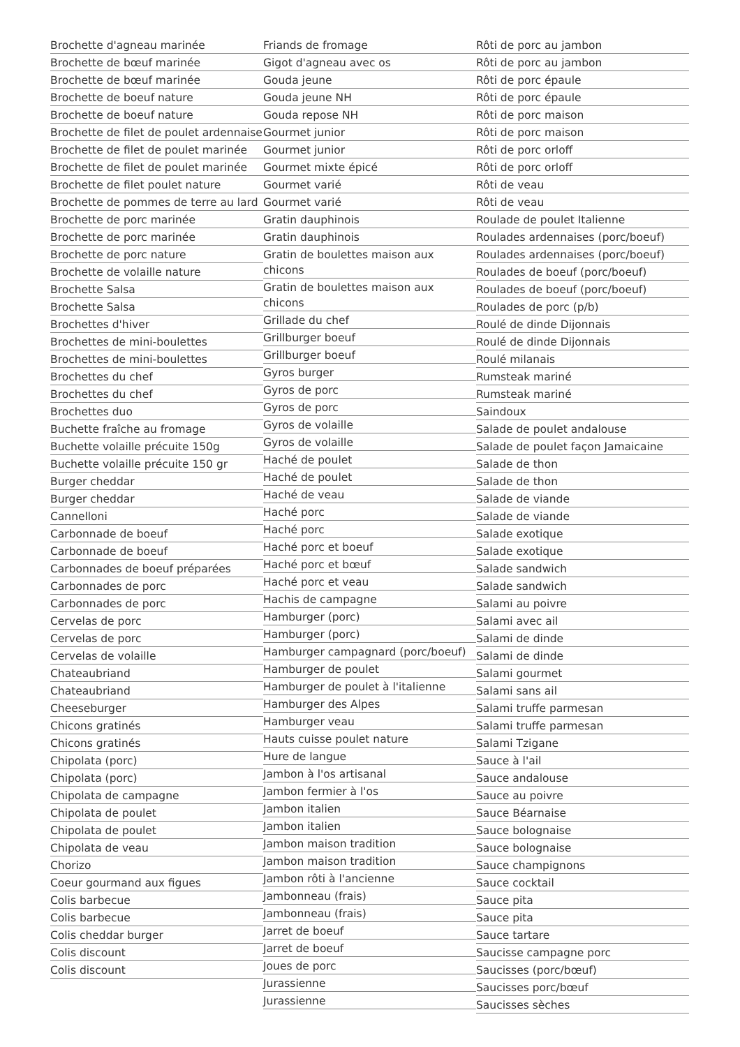Brochette d'agneau marinée
Brochette de bœuf marinée
Brochette de bœuf marinée
Brochette de boeuf nature
Brochette de boeuf nature
Brochette de filet de poulet ardennaise
Brochette de filet de poulet marinée
Brochette de filet de poulet marinée
Brochette de filet poulet nature
Brochette de pommes de terre au lard
Brochette de porc marinée
Brochette de porc marinée
Brochette de porc nature
Brochette de volaille nature
Brochette Salsa
Brochette Salsa
Brochettes d'hiver
Brochettes de mini-boulettes
Brochettes de mini-boulettes
Brochettes du chef
Brochettes du chef
Brochettes duo
Buchette fraîche au fromage
Buchette volaille précuite 150g
Buchette volaille précuite 150 gr
Burger cheddar
Burger cheddar
Cannelloni
Carbonnade de boeuf
Carbonnade de boeuf
Carbonnades de boeuf préparées
Carbonnades de porc
Carbonnades de porc
Cervelas de porc
Cervelas de porc
Cervelas de volaille
Chateaubriand
Chateaubriand
Cheeseburger
Chicons gratinés
Chicons gratinés
Chipolata (porc)
Chipolata (porc)
Chipolata de campagne
Chipolata de poulet
Chipolata de poulet
Chipolata de veau
Chorizo
Coeur gourmand aux figues
Colis barbecue
Colis barbecue
Colis cheddar burger
Colis discount
Colis discount
Friands de fromage
Gigot d'agneau avec os
Gouda jeune
Gouda jeune NH
Gouda repose NH
Gourmet junior
Gourmet junior
Gourmet mixte épicé
Gourmet varié
Gourmet varié
Gratin dauphinois
Gratin dauphinois
Gratin de boulettes maison aux chicons
Gratin de boulettes maison aux chicons
Grillade du chef
Grillburger boeuf
Grillburger boeuf
Gyros burger
Gyros de porc
Gyros de porc
Gyros de volaille
Gyros de volaille
Haché de poulet
Haché de poulet
Haché de veau
Haché porc
Haché porc
Haché porc et boeuf
Haché porc et bœuf
Haché porc et veau
Hachis de campagne
Hamburger (porc)
Hamburger (porc)
Hamburger campagnard (porc/boeuf)
Hamburger de poulet
Hamburger de poulet à l'italienne
Hamburger des Alpes
Hamburger veau
Hauts cuisse poulet nature
Hure de langue
Jambon à l'os artisanal
Jambon fermier à l'os
Jambon italien
Jambon italien
Jambon maison tradition
Jambon maison tradition
Jambon rôti à l'ancienne
Jambonneau (frais)
Jambonneau (frais)
Jarret de boeuf
Jarret de boeuf
Joues de porc
Jurassienne
Jurassienne
Rôti de porc au jambon
Rôti de porc au jambon
Rôti de porc épaule
Rôti de porc épaule
Rôti de porc maison
Rôti de porc maison
Rôti de porc orloff
Rôti de porc orloff
Rôti de veau
Rôti de veau
Roulade de poulet Italienne
Roulades ardennaises (porc/boeuf)
Roulades ardennaises (porc/boeuf)
Roulades de boeuf (porc/boeuf)
Roulades de boeuf (porc/boeuf)
Roulades de porc (p/b)
Roulé de dinde Dijonnais
Roulé de dinde Dijonnais
Roulé milanais
Rumsteak mariné
Rumsteak mariné
Saindoux
Salade de poulet andalouse
Salade de poulet façon Jamaicaine
Salade de thon
Salade de thon
Salade de viande
Salade de viande
Salade exotique
Salade exotique
Salade sandwich
Salade sandwich
Salami au poivre
Salami avec ail
Salami de dinde
Salami de dinde
Salami gourmet
Salami sans ail
Salami truffe parmesan
Salami truffe parmesan
Salami Tzigane
Sauce à l'ail
Sauce andalouse
Sauce au poivre
Sauce Béarnaise
Sauce bolognaise
Sauce bolognaise
Sauce champignons
Sauce cocktail
Sauce pita
Sauce pita
Sauce tartare
Saucisse campagne porc
Saucisses (porc/bœuf)
Saucisses porc/bœuf
Saucisses sèches